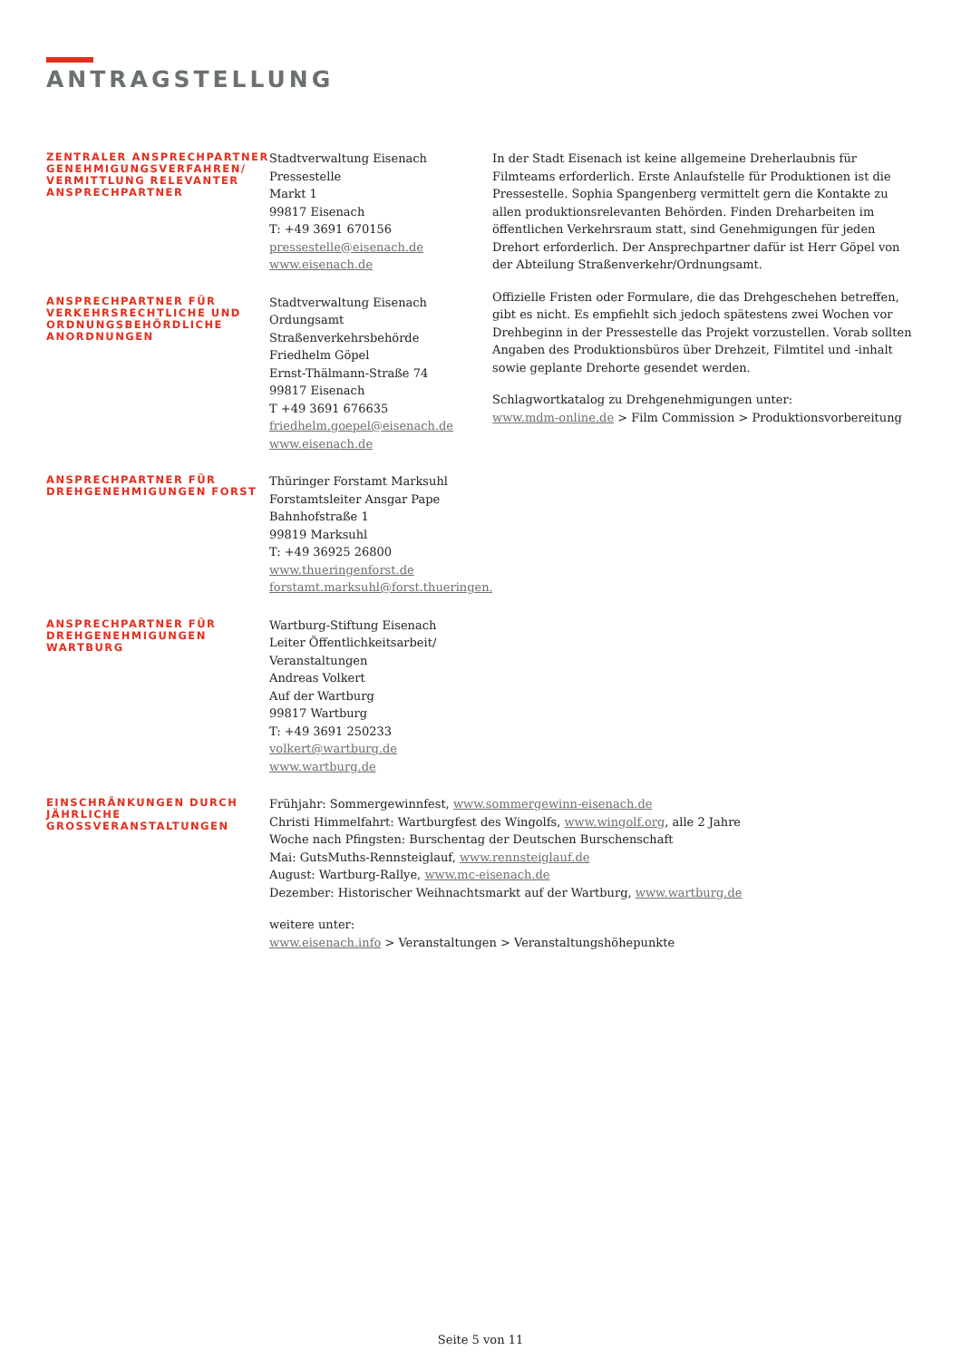ANTRAGSTELLUNG
ZENTRALER ANSPRECHPARTNER GENEHMIGUNGSVERFAHREN/ VERMITTLUNG RELEVANTER ANSPRECHPARTNER
Stadtverwaltung Eisenach
Pressestelle
Markt 1
99817 Eisenach
T: +49 3691 670156
pressestelle@eisenach.de
www.eisenach.de
In der Stadt Eisenach ist keine allgemeine Dreherlaubnis für Filmteams erforderlich. Erste Anlaufstelle für Produktionen ist die Pressestelle. Sophia Spangenberg vermittelt gern die Kontakte zu allen produktionsrelevanten Behörden. Finden Dreharbeiten im öffentlichen Verkehrsraum statt, sind Genehmigungen für jeden Drehort erforderlich. Der Ansprechpartner dafür ist Herr Göpel von der Abteilung Straßenverkehr/Ordnungsamt.
Offizielle Fristen oder Formulare, die das Drehgeschehen betreffen, gibt es nicht. Es empfiehlt sich jedoch spätestens zwei Wochen vor Drehbeginn in der Pressestelle das Projekt vorzustellen. Vorab sollten Angaben des Produktionsbüros über Drehzeit, Filmtitel und -inhalt sowie geplante Drehorte gesendet werden.
Schlagwortkatalog zu Drehgenehmigungen unter:
www.mdm-online.de > Film Commission > Produktionsvorbereitung
ANSPRECHPARTNER FÜR VERKEHRSRECHTLICHE UND ORDNUNGSBEHÖRDLICHE ANORDNUNGEN
Stadtverwaltung Eisenach
Ordungsamt
Straßenverkehrsbehörde
Friedhelm Göpel
Ernst-Thälmann-Straße 74
99817 Eisenach
T +49 3691 676635
friedhelm.goepel@eisenach.de
www.eisenach.de
ANSPRECHPARTNER FÜR DREHGENEHMIGUNGEN FORST
Thüringer Forstamt Marksuhl
Forstamtsleiter Ansgar Pape
Bahnhofstraße 1
99819 Marksuhl
T: +49 36925 26800
www.thueringenforst.de
forstamt.marksuhl@forst.thueringen.de
ANSPRECHPARTNER FÜR DREHGENEHMIGUNGEN WARTBURG
Wartburg-Stiftung Eisenach
Leiter Öffentlichkeitsarbeit/
Veranstaltungen
Andreas Volkert
Auf der Wartburg
99817 Wartburg
T: +49 3691 250233
volkert@wartburg.de
www.wartburg.de
EINSCHRÄNKUNGEN DURCH JÄHRLICHE GROSSVERANSTALTUNGEN
Frühjahr: Sommergewinnfest, www.sommergewinn-eisenach.de
Christi Himmelfahrt: Wartburgfest des Wingolfs, www.wingolf.org, alle 2 Jahre
Woche nach Pfingsten: Burschentag der Deutschen Burschenschaft
Mai: GutsMuths-Rennsteiglauf, www.rennsteiglauf.de
August: Wartburg-Rallye, www.mc-eisenach.de
Dezember: Historischer Weihnachtsmarkt auf der Wartburg, www.wartburg.de
weitere unter:
www.eisenach.info > Veranstaltungen > Veranstaltungshöhepunkte
Seite 5 von 11